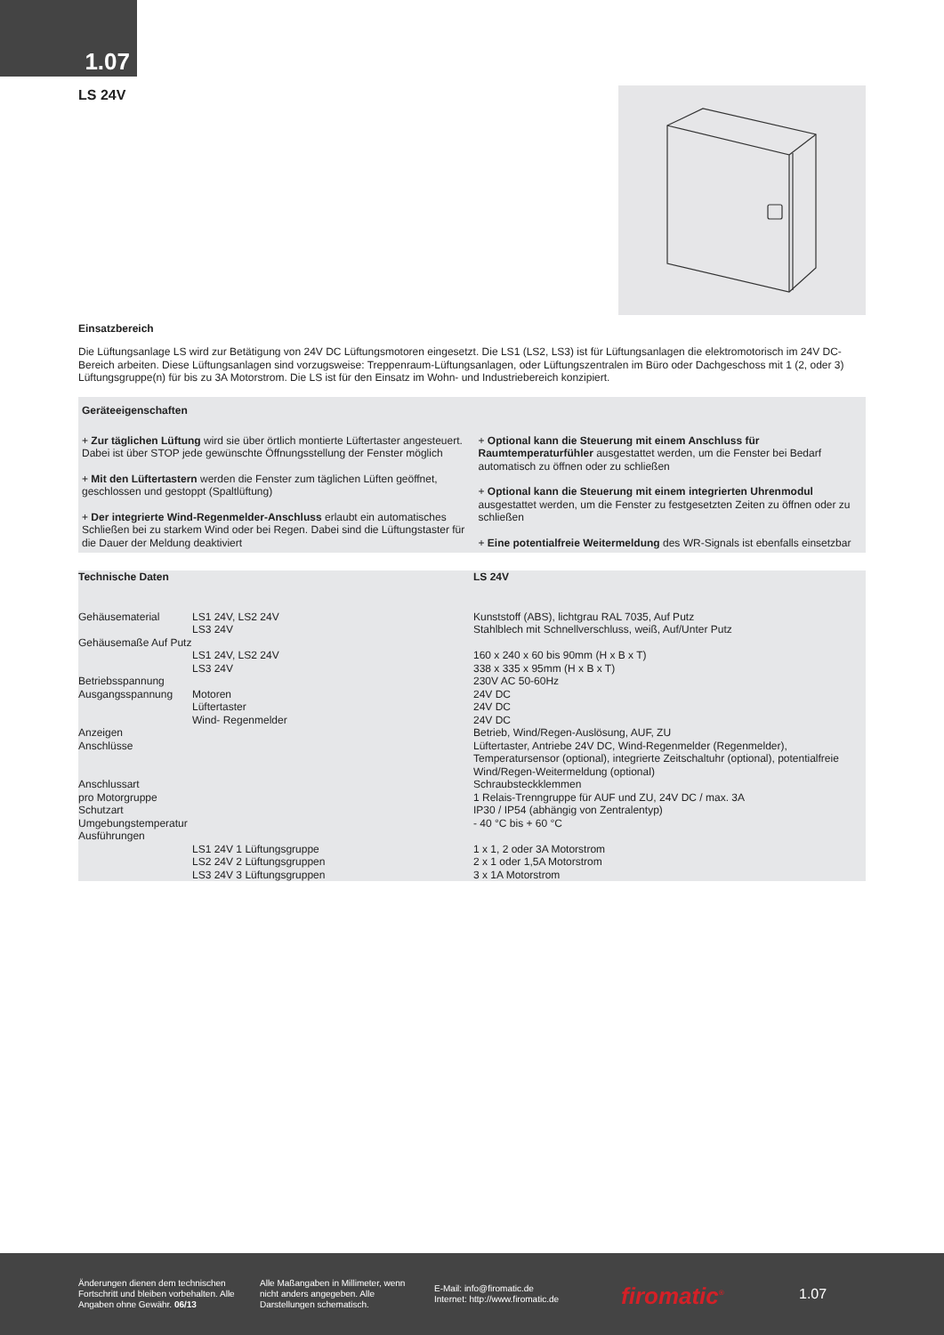1.07
LS 24V
Einsatzbereich
Die Lüftungsanlage LS wird zur Betätigung von 24V DC Lüftungsmotoren eingesetzt. Die LS1 (LS2, LS3) ist für Lüftungsanlagen die elektromotorisch im 24V DC-Bereich arbeiten. Diese Lüftungsanlagen sind vorzugsweise: Treppenraum-Lüftungsanlagen, oder Lüftungszentralen im Büro oder Dachgeschoss mit 1 (2, oder 3) Lüftungsgruppe(n) für bis zu 3A Motorstrom. Die LS ist für den Einsatz im Wohn- und Industriebereich konzipiert.
Geräteeigenschaften
+ Zur täglichen Lüftung wird sie über örtlich montierte Lüftertaster angesteuert. Dabei ist über STOP jede gewünschte Öffnungsstellung der Fenster möglich
+ Mit den Lüftertastern werden die Fenster zum täglichen Lüften geöffnet, geschlossen und gestoppt (Spaltlüftung)
+ Der integrierte Wind-Regenmelder-Anschluss erlaubt ein automatisches Schließen bei zu starkem Wind oder bei Regen. Dabei sind die Lüftungstaster für die Dauer der Meldung deaktiviert
+ Optional kann die Steuerung mit einem Anschluss für Raumtemperaturfühler ausgestattet werden, um die Fenster bei Bedarf automatisch zu öffnen oder zu schließen
+ Optional kann die Steuerung mit einem integrierten Uhrenmodul ausgestattet werden, um die Fenster zu festgesetzten Zeiten zu öffnen oder zu schließen
+ Eine potentialfreie Weitermeldung des WR-Signals ist ebenfalls einsetzbar
| Technische Daten | | LS 24V |
| --- | --- | --- |
| Gehäusematerial | LS1 24V, LS2 24V LS3 24V | Kunststoff (ABS), lichtgrau RAL 7035, Auf Putz Stahlblech mit Schnellverschluss, weiß, Auf/Unter Putz |
| Gehäusemaße Auf Putz | LS1 24V, LS2 24V LS3 24V | 160 x 240 x 60 bis 90mm (H x B x T) 338 x 335 x 95mm (H x B x T) |
| Betriebsspannung | | 230V AC 50-60Hz |
| Ausgangsspannung | Motoren Lüftertaster Wind- Regenmelder | 24V DC 24V DC 24V DC |
| Anzeigen | | Betrieb, Wind/Regen-Auslösung, AUF, ZU |
| Anschlüsse | | Lüftertaster, Antriebe 24V DC, Wind-Regenmelder (Regenmelder), Temperatursensor (optional), integrierte Zeitschaltuhr (optional), potentialfreie Wind/Regen-Weitermeldung (optional) |
| Anschlussart | | Schraubsteckklemmen |
| pro Motorgruppe | | 1 Relais-Trenngruppe für AUF und ZU, 24V DC / max. 3A |
| Schutzart | | IP30 / IP54 (abhängig von Zentralentyp) |
| Umgebungstemperatur | | - 40 °C bis + 60 °C |
| Ausführungen | LS1 24V 1 Lüftungsgruppe LS2 24V 2 Lüftungsgruppen LS3 24V 3 Lüftungsgruppen | 1 x 1, 2 oder 3A Motorstrom 2 x 1 oder 1,5A Motorstrom 3 x 1A Motorstrom |
Änderungen dienen dem technischen Fortschritt und bleiben vorbehalten. Alle Angaben ohne Gewähr. 06/13
Alle Maßangaben in Millimeter, wenn nicht anders angegeben. Alle Darstellungen schematisch.
E-Mail: info@firomatic.de
Internet: http://www.firomatic.de
firomatic<sup>®</sup>
1.07